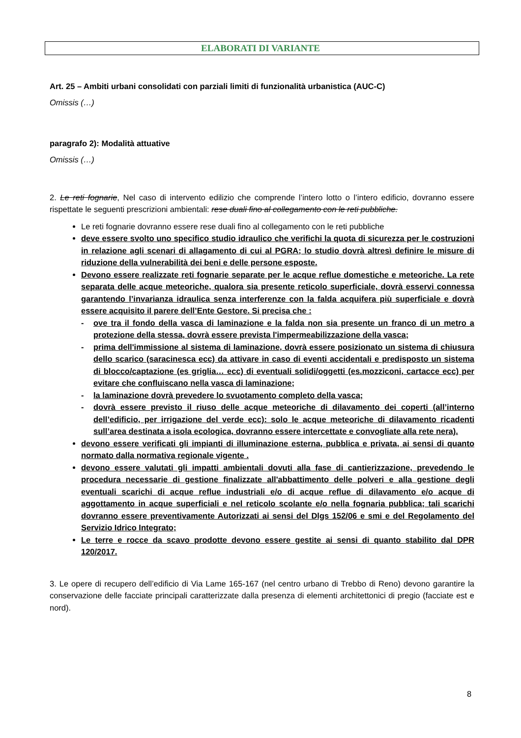ELABORATI DI VARIANTE
Art. 25 – Ambiti urbani consolidati con parziali limiti di funzionalità urbanistica (AUC-C)
Omissis (…)
paragrafo 2): Modalità attuative
Omissis (…)
2. Le reti fognarie, Nel caso di intervento edilizio che comprende l’intero lotto o l’intero edificio, dovranno essere rispettate le seguenti prescrizioni ambientali: rese duali fino al collegamento con le reti pubbliche.
Le reti fognarie dovranno essere rese duali fino al collegamento con le reti pubbliche
deve essere svolto uno specifico studio idraulico che verifichi la quota di sicurezza per le costruzioni in relazione agli scenari di allagamento di cui al PGRA; lo studio dovrà altresì definire le misure di riduzione della vulnerabilità dei beni e delle persone esposte.
Devono essere realizzate reti fognarie separate per le acque reflue domestiche e meteoriche. La rete separata delle acque meteoriche, qualora sia presente reticolo superficiale, dovrà esservi connessa garantendo l’invarianza idraulica senza interferenze con la falda acquifera più superficiale e dovrà essere acquisito il parere dell’Ente Gestore. Si precisa che :
- ove tra il fondo della vasca di laminazione e la falda non sia presente un franco di un metro a protezione della stessa, dovrà essere prevista l'impermeabilizzazione della vasca;
- prima dell'immissione al sistema di laminazione, dovrà essere posizionato un sistema di chiusura dello scarico (saracinesca ecc) da attivare in caso di eventi accidentali e predisposto un sistema di blocco/captazione (es griglia… ecc) di eventuali solidi/oggetti (es.mozziconi, cartacce ecc) per evitare che confluiscano nella vasca di laminazione;
- la laminazione dovrà prevedere lo svuotamento completo della vasca;
- dovrà essere previsto il riuso delle acque meteoriche di dilavamento dei coperti (all’interno dell’edificio, per irrigazione del verde ecc): solo le acque meteoriche di dilavamento ricadenti sull’area destinata a isola ecologica, dovranno essere intercettate e convogliate alla rete nera).
devono essere verificati gli impianti di illuminazione esterna, pubblica e privata, ai sensi di quanto normato dalla normativa regionale vigente .
devono essere valutati gli impatti ambientali dovuti alla fase di cantierizzazione, prevedendo le procedura necessarie di gestione finalizzate all'abbattimento delle polveri e alla gestione degli eventuali scarichi di acque reflue industriali e/o di acque reflue di dilavamento e/o acque di aggottamento in acque superficiali e nel reticolo scolante e/o nella fognaria pubblica; tali scarichi dovranno essere preventivamente Autorizzati ai sensi del Dlgs 152/06 e smi e del Regolamento del Servizio Idrico Integrato;
Le terre e rocce da scavo prodotte devono essere gestite ai sensi di quanto stabilito dal DPR 120/2017.
3. Le opere di recupero dell’edificio di Via Lame 165-167 (nel centro urbano di Trebbo di Reno) devono garantire la conservazione delle facciate principali caratterizzate dalla presenza di elementi architettonici di pregio (facciate est e nord).
8